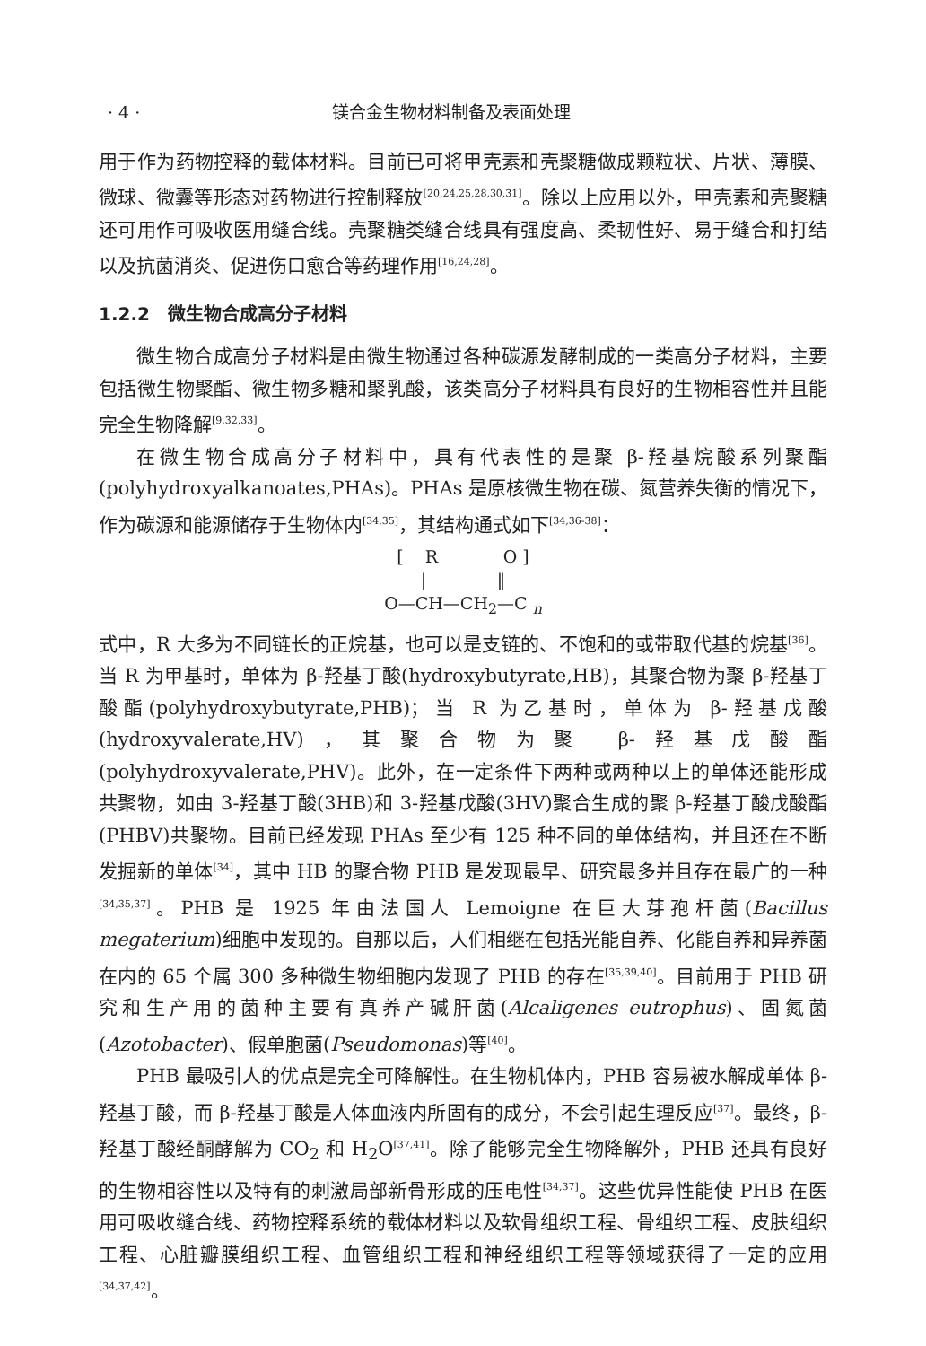· 4 · 镁合金生物材料制备及表面处理
用于作为药物控释的载体材料。目前已可将甲壳素和壳聚糖做成颗粒状、片状、薄膜、微球、微囊等形态对药物进行控制释放<sup>[20,24,25,28,30,31]</sup>。除以上应用以外，甲壳素和壳聚糖还可用作可吸收医用缝合线。壳聚糖类缝合线具有强度高、柔韧性好、易于缝合和打结以及抗菌消炎、促进伤口愈合等药理作用<sup>[16,24,28]</sup>。
1.2.2　微生物合成高分子材料
微生物合成高分子材料是由微生物通过各种碳源发酵制成的一类高分子材料，主要包括微生物聚酯、微生物多糖和聚乳酸，该类高分子材料具有良好的生物相容性并且能完全生物降解<sup>[9,32,33]</sup>。
在微生物合成高分子材料中，具有代表性的是聚 β-羟基烷酸系列聚酯(polyhydroxyalkanoates,PHAs)。PHAs 是原核微生物在碳、氮营养失衡的情况下，作为碳源和能源储存于生物体内<sup>[34,35]</sup>，其结构通式如下<sup>[34,36-38]</sup>：
[ R O ]
| ‖
O—CH—CH<sub>2</sub>—C <sub>n</sub>
式中，R 大多为不同链长的正烷基，也可以是支链的、不饱和的或带取代基的烷基<sup>[36]</sup>。当 R 为甲基时，单体为 β-羟基丁酸(hydroxybutyrate,HB)，其聚合物为聚 β-羟基丁酸酯(polyhydroxybutyrate,PHB)；当 R 为乙基时，单体为 β-羟基戊酸(hydroxyvalerate,HV)，其聚合物为聚 β-羟基戊酸酯(polyhydroxyvalerate,PHV)。此外，在一定条件下两种或两种以上的单体还能形成共聚物，如由 3-羟基丁酸(3HB)和 3-羟基戊酸(3HV)聚合生成的聚 β-羟基丁酸戊酸酯(PHBV)共聚物。目前已经发现 PHAs 至少有 125 种不同的单体结构，并且还在不断发掘新的单体<sup>[34]</sup>，其中 HB 的聚合物 PHB 是发现最早、研究最多并且存在最广的一种<sup>[34,35,37]</sup>。PHB 是 1925 年由法国人 Lemoigne 在巨大芽孢杆菌(Bacillus megaterium)细胞中发现的。自那以后，人们相继在包括光能自养、化能自养和异养菌在内的 65 个属 300 多种微生物细胞内发现了 PHB 的存在<sup>[35,39,40]</sup>。目前用于 PHB 研究和生产用的菌种主要有真养产碱肝菌(Alcaligenes eutrophus)、固氮菌(Azotobacter)、假单胞菌(Pseudomonas)等<sup>[40]</sup>。
PHB 最吸引人的优点是完全可降解性。在生物机体内，PHB 容易被水解成单体 β-羟基丁酸，而 β-羟基丁酸是人体血液内所固有的成分，不会引起生理反应<sup>[37]</sup>。最终，β-羟基丁酸经酮酵解为 CO<sub>2</sub> 和 H<sub>2</sub>O<sup>[37,41]</sup>。除了能够完全生物降解外，PHB 还具有良好的生物相容性以及特有的刺激局部新骨形成的压电性<sup>[34,37]</sup>。这些优异性能使 PHB 在医用可吸收缝合线、药物控释系统的载体材料以及软骨组织工程、骨组织工程、皮肤组织工程、心脏瓣膜组织工程、血管组织工程和神经组织工程等领域获得了一定的应用<sup>[34,37,42]</sup>。